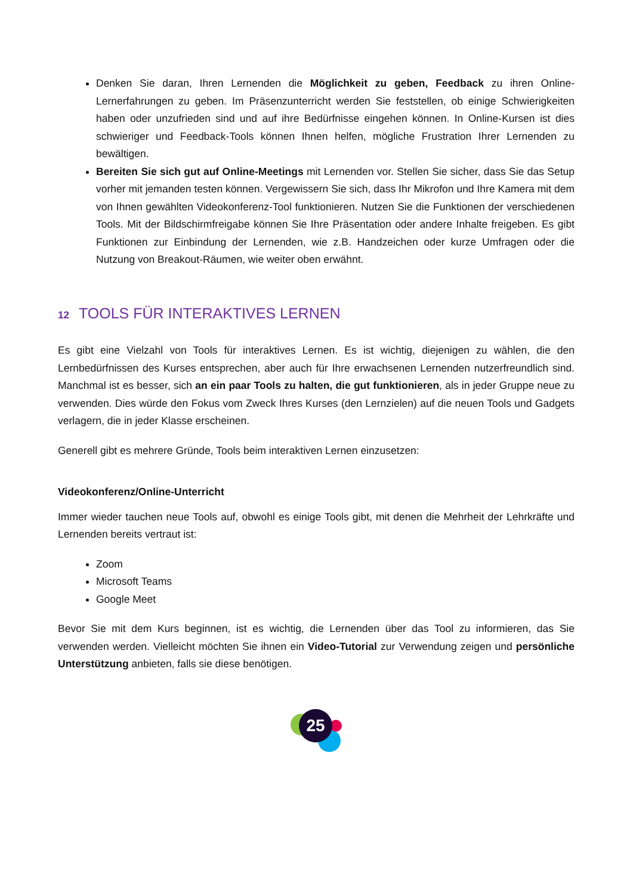Denken Sie daran, Ihren Lernenden die Möglichkeit zu geben, Feedback zu ihren Online-Lernerfahrungen zu geben. Im Präsenzunterricht werden Sie feststellen, ob einige Schwierigkeiten haben oder unzufrieden sind und auf ihre Bedürfnisse eingehen können. In Online-Kursen ist dies schwieriger und Feedback-Tools können Ihnen helfen, mögliche Frustration Ihrer Lernenden zu bewältigen.
Bereiten Sie sich gut auf Online-Meetings mit Lernenden vor. Stellen Sie sicher, dass Sie das Setup vorher mit jemanden testen können. Vergewissern Sie sich, dass Ihr Mikrofon und Ihre Kamera mit dem von Ihnen gewählten Videokonferenz-Tool funktionieren. Nutzen Sie die Funktionen der verschiedenen Tools. Mit der Bildschirmfreigabe können Sie Ihre Präsentation oder andere Inhalte freigeben. Es gibt Funktionen zur Einbindung der Lernenden, wie z.B. Handzeichen oder kurze Umfragen oder die Nutzung von Breakout-Räumen, wie weiter oben erwähnt.
12 TOOLS FÜR INTERAKTIVES LERNEN
Es gibt eine Vielzahl von Tools für interaktives Lernen. Es ist wichtig, diejenigen zu wählen, die den Lernbedürfnissen des Kurses entsprechen, aber auch für Ihre erwachsenen Lernenden nutzerfreundlich sind. Manchmal ist es besser, sich an ein paar Tools zu halten, die gut funktionieren, als in jeder Gruppe neue zu verwenden. Dies würde den Fokus vom Zweck Ihres Kurses (den Lernzielen) auf die neuen Tools und Gadgets verlagern, die in jeder Klasse erscheinen.
Generell gibt es mehrere Gründe, Tools beim interaktiven Lernen einzusetzen:
Videokonferenz/Online-Unterricht
Immer wieder tauchen neue Tools auf, obwohl es einige Tools gibt, mit denen die Mehrheit der Lehrkräfte und Lernenden bereits vertraut ist:
Zoom
Microsoft Teams
Google Meet
Bevor Sie mit dem Kurs beginnen, ist es wichtig, die Lernenden über das Tool zu informieren, das Sie verwenden werden. Vielleicht möchten Sie ihnen ein Video-Tutorial zur Verwendung zeigen und persönliche Unterstützung anbieten, falls sie diese benötigen.
25